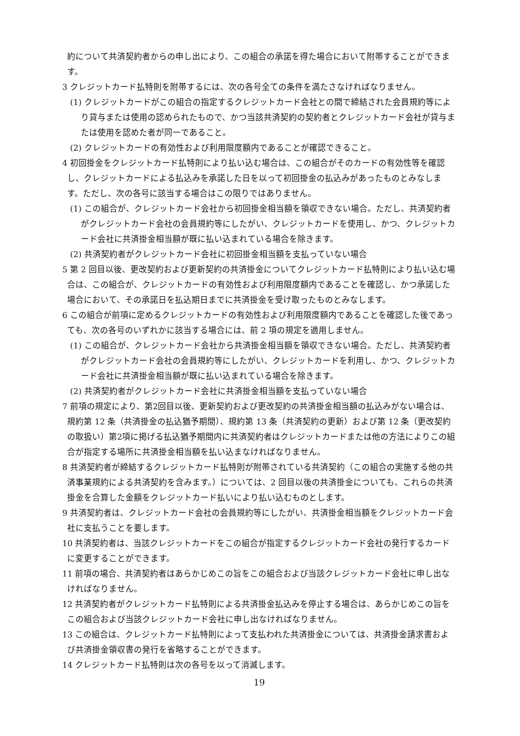約について共済契約者からの申し出により、この組合の承諾を得た場合において附帯することができます。
3 クレジットカード払特則を附帯するには、次の各号全ての条件を満たさなければなりません。
(1) クレジットカードがこの組合の指定するクレジットカード会社との間で締結された会員規約等により貸与または使用の認められたもので、かつ当該共済契約の契約者とクレジットカード会社が貸与または使用を認めた者が同一であること。
(2) クレジットカードの有効性および利用限度額内であることが確認できること。
4 初回掛金をクレジットカード払特則により払い込む場合は、この組合がそのカードの有効性等を確認し、クレジットカードによる払込みを承諾した日を以って初回掛金の払込みがあったものとみなします。ただし、次の各号に該当する場合はこの限りではありません。
(1) この組合が、クレジットカード会社から初回掛金相当額を領収できない場合。ただし、共済契約者がクレジットカード会社の会員規約等にしたがい、クレジットカードを使用し、かつ、クレジットカード会社に共済掛金相当額が既に払い込まれている場合を除きます。
(2) 共済契約者がクレジットカード会社に初回掛金相当額を支払っていない場合
5 第 2 回目以後、更改契約および更新契約の共済掛金についてクレジットカード払特則により払い込む場合は、この組合が、クレジットカードの有効性および利用限度額内であることを確認し、かつ承諾した場合において、その承諾日を払込期日までに共済掛金を受け取ったものとみなします。
6 この組合が前項に定めるクレジットカードの有効性および利用限度額内であることを確認した後であっても、次の各号のいずれかに該当する場合には、前 2 項の規定を適用しません。
(1) この組合が、クレジットカード会社から共済掛金相当額を領収できない場合。ただし、共済契約者がクレジットカード会社の会員規約等にしたがい、クレジットカードを利用し、かつ、クレジットカード会社に共済掛金相当額が既に払い込まれている場合を除きます。
(2) 共済契約者がクレジットカード会社に共済掛金相当額を支払っていない場合
7 前項の規定により、第2回目以後、更新契約および更改契約の共済掛金相当額の払込みがない場合は、規約第 12 条（共済掛金の払込猶予期間）、規約第 13 条（共済契約の更新）および第 12 条（更改契約の取扱い）第2項に掲げる払込猶予期間内に共済契約者はクレジットカードまたは他の方法によりこの組合が指定する場所に共済掛金相当額を払い込まなければなりません。
8 共済契約者が締結するクレジットカード払特則が附帯されている共済契約（この組合の実施する他の共済事業規約による共済契約を含みます。）については、2 回目以後の共済掛金についても、これらの共済掛金を合算した金額をクレジットカード払いにより払い込むものとします。
9 共済契約者は、クレジットカード会社の会員規約等にしたがい、共済掛金相当額をクレジットカード会社に支払うことを要します。
10 共済契約者は、当該クレジットカードをこの組合が指定するクレジットカード会社の発行するカードに変更することができます。
11 前項の場合、共済契約者はあらかじめこの旨をこの組合および当該クレジットカード会社に申し出なければなりません。
12 共済契約者がクレジットカード払特則による共済掛金払込みを停止する場合は、あらかじめこの旨をこの組合および当該クレジットカード会社に申し出なければなりません。
13 この組合は、クレジットカード払特則によって支払われた共済掛金については、共済掛金請求書および共済掛金領収書の発行を省略することができます。
14 クレジットカード払特則は次の各号を以って消滅します。
19